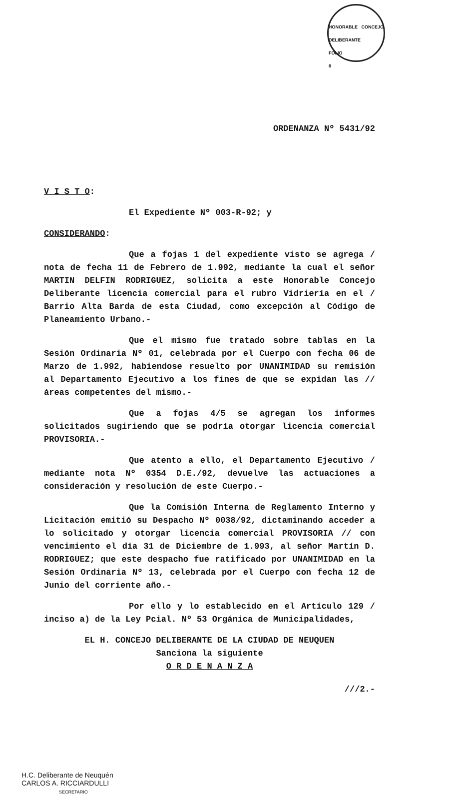HONORABLE CONCEJO DELIBERANTE
FOLIO
8
ORDENANZA Nº 5431/92
V I S T O:
El Expediente Nº 003-R-92; y
CONSIDERANDO:
Que a fojas 1 del expediente visto se agrega / nota de fecha 11 de Febrero de 1.992, mediante la cual el señor MARTIN DELFIN RODRIGUEZ, solicita a este Honorable Concejo Deliberante licencia comercial para el rubro Vidriería en el / Barrio Alta Barda de esta Ciudad, como excepción al Código de Planeamiento Urbano.-
Que el mismo fue tratado sobre tablas en la Sesión Ordinaria Nº 01, celebrada por el Cuerpo con fecha 06 de Marzo de 1.992, habiendose resuelto por UNANIMIDAD su remisión al Departamento Ejecutivo a los fines de que se expidan las // áreas competentes del mismo.-
Que a fojas 4/5 se agregan los informes solicitados sugiriendo que se podría otorgar licencia comercial PROVISORIA.-
Que atento a ello, el Departamento Ejecutivo / mediante nota Nº 0354 D.E./92, devuelve las actuaciones a consideración y resolución de este Cuerpo.-
Que la Comisión Interna de Reglamento Interno y Licitación emitió su Despacho Nº 0038/92, dictaminando acceder a lo solicitado y otorgar licencia comercial PROVISORIA // con vencimiento el día 31 de Diciembre de 1.993, al señor Martín D. RODRIGUEZ; que este despacho fue ratificado por UNANIMIDAD en la Sesión Ordinaria Nº 13, celebrada por el Cuerpo con fecha 12 de Junio del corriente año.-
Por ello y lo establecido en el Artículo 129 / inciso a) de la Ley Pcial. Nº 53 Orgánica de Municipalidades,
EL H. CONCEJO DELIBERANTE DE LA CIUDAD DE NEUQUEN
Sanciona la siguiente
O R D E N A N Z A
///2.-
H.C. Deliberante de Neuquén
CARLOS A. RICCIARDULLI
SECRETARIO